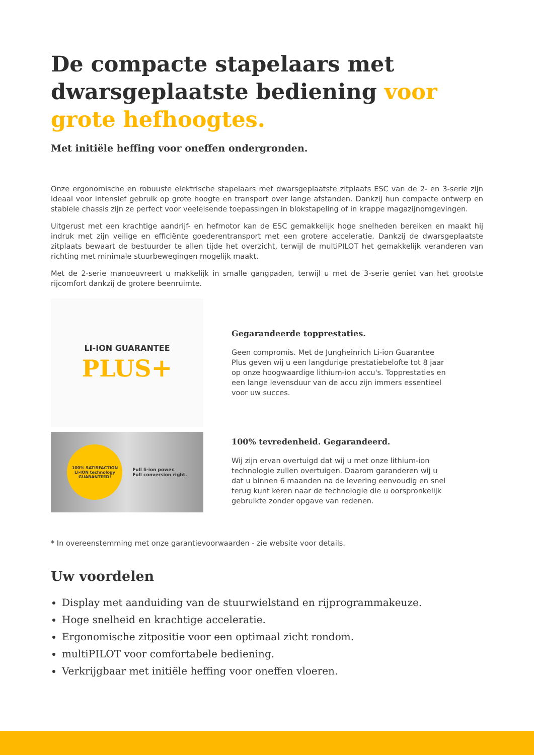De compacte stapelaars met dwarsgeplaatste bediening voor grote hefhoogtes.
Met initiële heffing voor oneffen ondergronden.
Onze ergonomische en robuuste elektrische stapelaars met dwarsgeplaatste zitplaats ESC van de 2- en 3-serie zijn ideaal voor intensief gebruik op grote hoogte en transport over lange afstanden. Dankzij hun compacte ontwerp en stabiele chassis zijn ze perfect voor veeleisende toepassingen in blokstapeling of in krappe magazijnomgevingen.
Uitgerust met een krachtige aandrijf- en hefmotor kan de ESC gemakkelijk hoge snelheden bereiken en maakt hij indruk met zijn veilige en efficiënte goederentransport met een grotere acceleratie. Dankzij de dwarsgeplaatste zitplaats bewaart de bestuurder te allen tijde het overzicht, terwijl de multiPILOT het gemakkelijk veranderen van richting met minimale stuurbewegingen mogelijk maakt.
Met de 2-serie manoeuvreert u makkelijk in smalle gangpaden, terwijl u met de 3-serie geniet van het grootste rijcomfort dankzij de grotere beenruimte.
LI-ION GUARANTEE
PLUS+
Gegarandeerde topprestaties.
Geen compromis. Met de Jungheinrich Li-ion Guarantee Plus geven wij u een langdurige prestatiebelofte tot 8 jaar op onze hoogwaardige lithium-ion accu's. Topprestaties en een lange levensduur van de accu zijn immers essentieel voor uw succes.
100% SATISFACTION
LI-ION technology
GUARANTEED!
Full li-ion power.
Full conversion right.
100% tevredenheid. Gegarandeerd.
Wij zijn ervan overtuigd dat wij u met onze lithium-ion technologie zullen overtuigen. Daarom garanderen wij u dat u binnen 6 maanden na de levering eenvoudig en snel terug kunt keren naar de technologie die u oorspronkelijk gebruikte zonder opgave van redenen.
* In overeenstemming met onze garantievoorwaarden - zie website voor details.
Uw voordelen
Display met aanduiding van de stuurwielstand en rijprogrammakeuze.
Hoge snelheid en krachtige acceleratie.
Ergonomische zitpositie voor een optimaal zicht rondom.
multiPILOT voor comfortabele bediening.
Verkrijgbaar met initiële heffing voor oneffen vloeren.